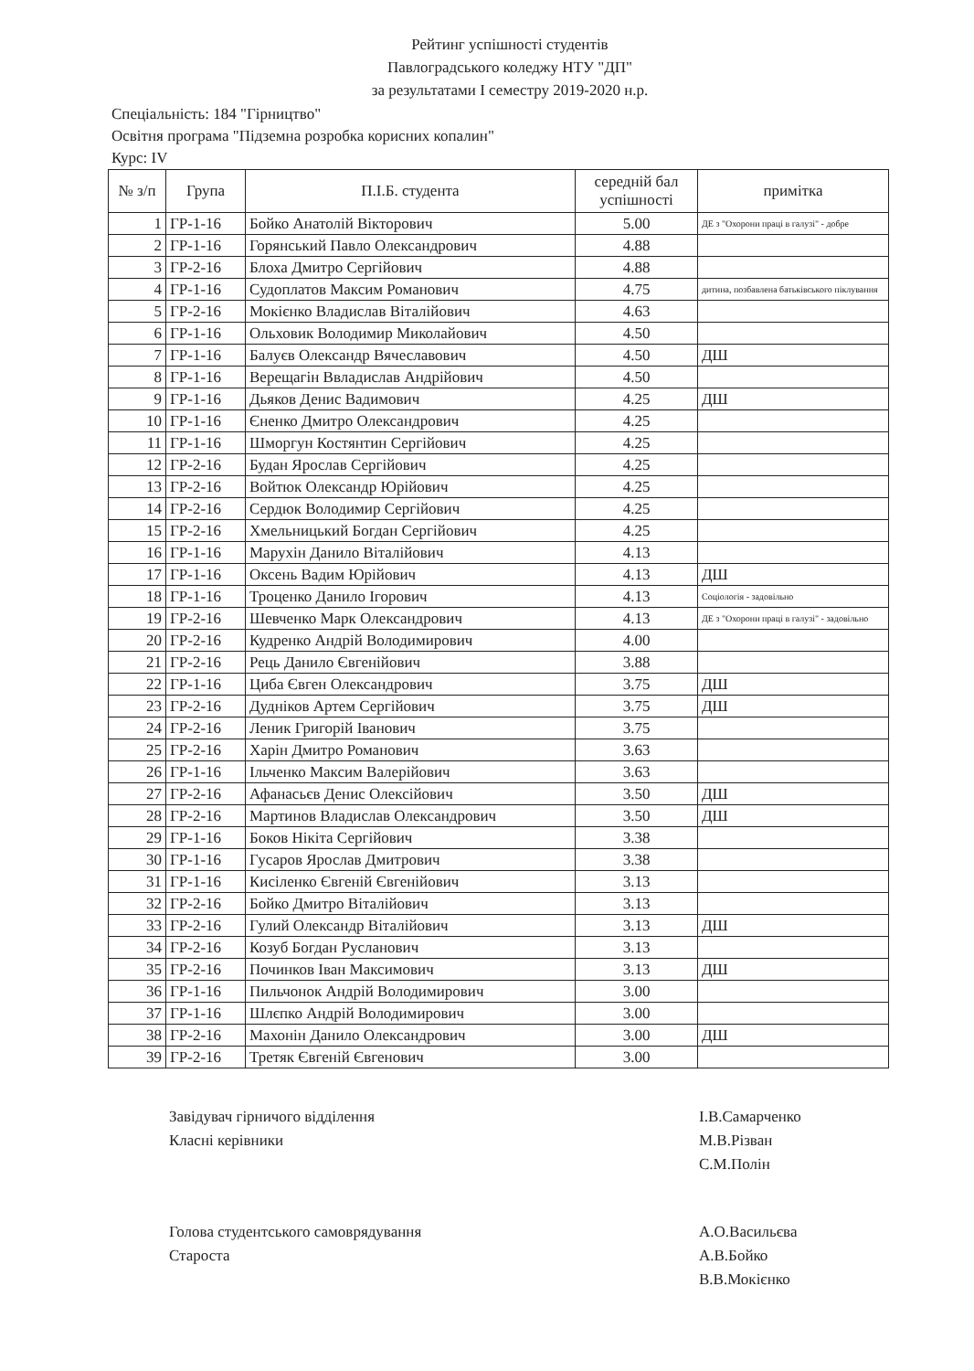Рейтинг успішності студентів
Павлоградського коледжу НТУ "ДП"
за результатами І семестру 2019-2020 н.р.
Спеціальність: 184 "Гірництво"
Освітня програма "Підземна розробка корисних копалин"
Курс: IV
| № з/п | Група | П.І.Б. студента | середній бал успішності | примітка |
| --- | --- | --- | --- | --- |
| 1 | ГР-1-16 | Бойко Анатолій Вікторович | 5.00 | ДЕ з "Охорони праці в галузі" - добре |
| 2 | ГР-1-16 | Горянський Павло Олександрович | 4.88 | |
| 3 | ГР-2-16 | Блоха Дмитро Сергійович | 4.88 | |
| 4 | ГР-1-16 | Судоплатов Максим Романович | 4.75 | дитина, позбавлена батьківського піклування |
| 5 | ГР-2-16 | Мокієнко Владислав Віталійович | 4.63 | |
| 6 | ГР-1-16 | Ольховик Володимир Миколайович | 4.50 | |
| 7 | ГР-1-16 | Балуєв Олександр Вячеславович | 4.50 | ДШ |
| 8 | ГР-1-16 | Верещагін Ввладислав Андрійович | 4.50 | |
| 9 | ГР-1-16 | Дьяков Денис Вадимович | 4.25 | ДШ |
| 10 | ГР-1-16 | Єненко Дмитро Олександрович | 4.25 | |
| 11 | ГР-1-16 | Шморгун Костянтин Сергійович | 4.25 | |
| 12 | ГР-2-16 | Будан Ярослав Сергійович | 4.25 | |
| 13 | ГР-2-16 | Войтюк Олександр Юрійович | 4.25 | |
| 14 | ГР-2-16 | Сердюк Володимир Сергійович | 4.25 | |
| 15 | ГР-2-16 | Хмельницький Богдан Сергійович | 4.25 | |
| 16 | ГР-1-16 | Марухін Данило Віталійович | 4.13 | |
| 17 | ГР-1-16 | Оксень Вадим Юрійович | 4.13 | ДШ |
| 18 | ГР-1-16 | Троценко Данило Ігорович | 4.13 | Соціологія - задовільно |
| 19 | ГР-2-16 | Шевченко Марк Олександрович | 4.13 | ДЕ з "Охорони праці в галузі" - задовільно |
| 20 | ГР-2-16 | Кудренко Андрій Володимирович | 4.00 | |
| 21 | ГР-2-16 | Рець Данило Євгенійович | 3.88 | |
| 22 | ГР-1-16 | Циба Євген Олександрович | 3.75 | ДШ |
| 23 | ГР-2-16 | Дудніков Артем Сергійович | 3.75 | ДШ |
| 24 | ГР-2-16 | Леник Григорій Іванович | 3.75 | |
| 25 | ГР-2-16 | Харін Дмитро Романович | 3.63 | |
| 26 | ГР-1-16 | Ільченко Максим Валерійович | 3.63 | |
| 27 | ГР-2-16 | Афанасьєв Денис Олексійович | 3.50 | ДШ |
| 28 | ГР-2-16 | Мартинов Владислав Олександрович | 3.50 | ДШ |
| 29 | ГР-1-16 | Боков Нікіта Сергійович | 3.38 | |
| 30 | ГР-1-16 | Гусаров Ярослав Дмитрович | 3.38 | |
| 31 | ГР-1-16 | Кисіленко Євгеній Євгенійович | 3.13 | |
| 32 | ГР-2-16 | Бойко Дмитро Віталійович | 3.13 | |
| 33 | ГР-2-16 | Гулий Олександр Віталійович | 3.13 | ДШ |
| 34 | ГР-2-16 | Козуб Богдан Русланович | 3.13 | |
| 35 | ГР-2-16 | Починков Іван Максимович | 3.13 | ДШ |
| 36 | ГР-1-16 | Пильчонок Андрій Володимирович | 3.00 | |
| 37 | ГР-1-16 | Шлєпко Андрій Володимирович | 3.00 | |
| 38 | ГР-2-16 | Махонін Данило Олександрович | 3.00 | ДШ |
| 39 | ГР-2-16 | Третяк Євгеній Євгенович | 3.00 | |
Завідувач гірничого відділення
І.В.Самарченко
Класні керівники
М.В.Різван
С.М.Полін
Голова студентського самоврядування
А.О.Васильєва
Староста
А.В.Бойко
В.В.Мокієнко